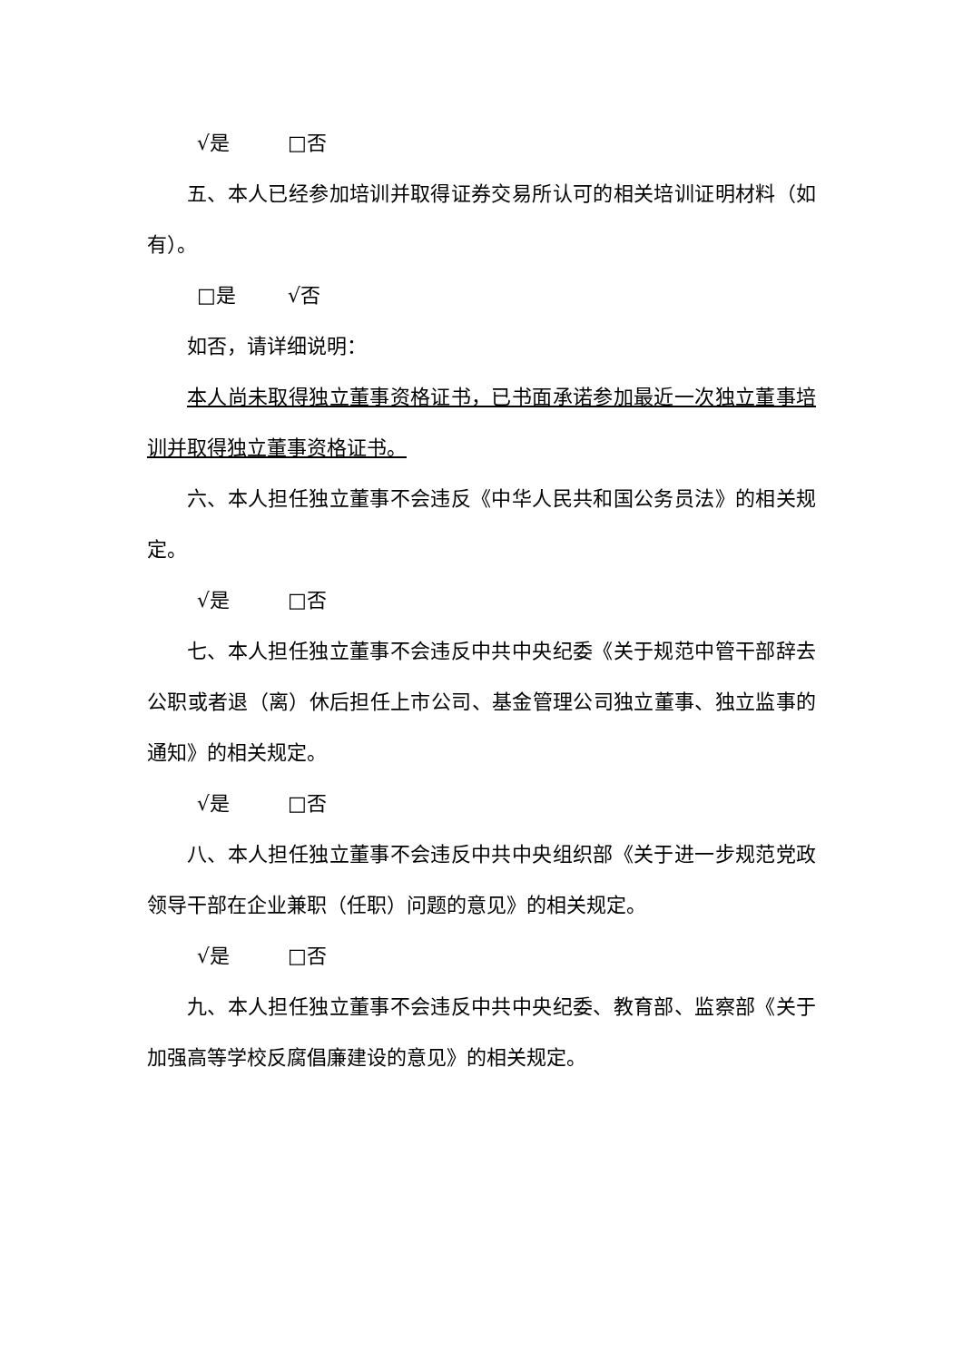√是 □否
五、本人已经参加培训并取得证券交易所认可的相关培训证明材料（如有）。
□是 √否
如否，请详细说明：
本人尚未取得独立董事资格证书，已书面承诺参加最近一次独立董事培训并取得独立董事资格证书。
六、本人担任独立董事不会违反《中华人民共和国公务员法》的相关规定。
√是 □否
七、本人担任独立董事不会违反中共中央纪委《关于规范中管干部辞去公职或者退（离）休后担任上市公司、基金管理公司独立董事、独立监事的通知》的相关规定。
√是 □否
八、本人担任独立董事不会违反中共中央组织部《关于进一步规范党政领导干部在企业兼职（任职）问题的意见》的相关规定。
√是 □否
九、本人担任独立董事不会违反中共中央纪委、教育部、监察部《关于加强高等学校反腐倡廉建设的意见》的相关规定。